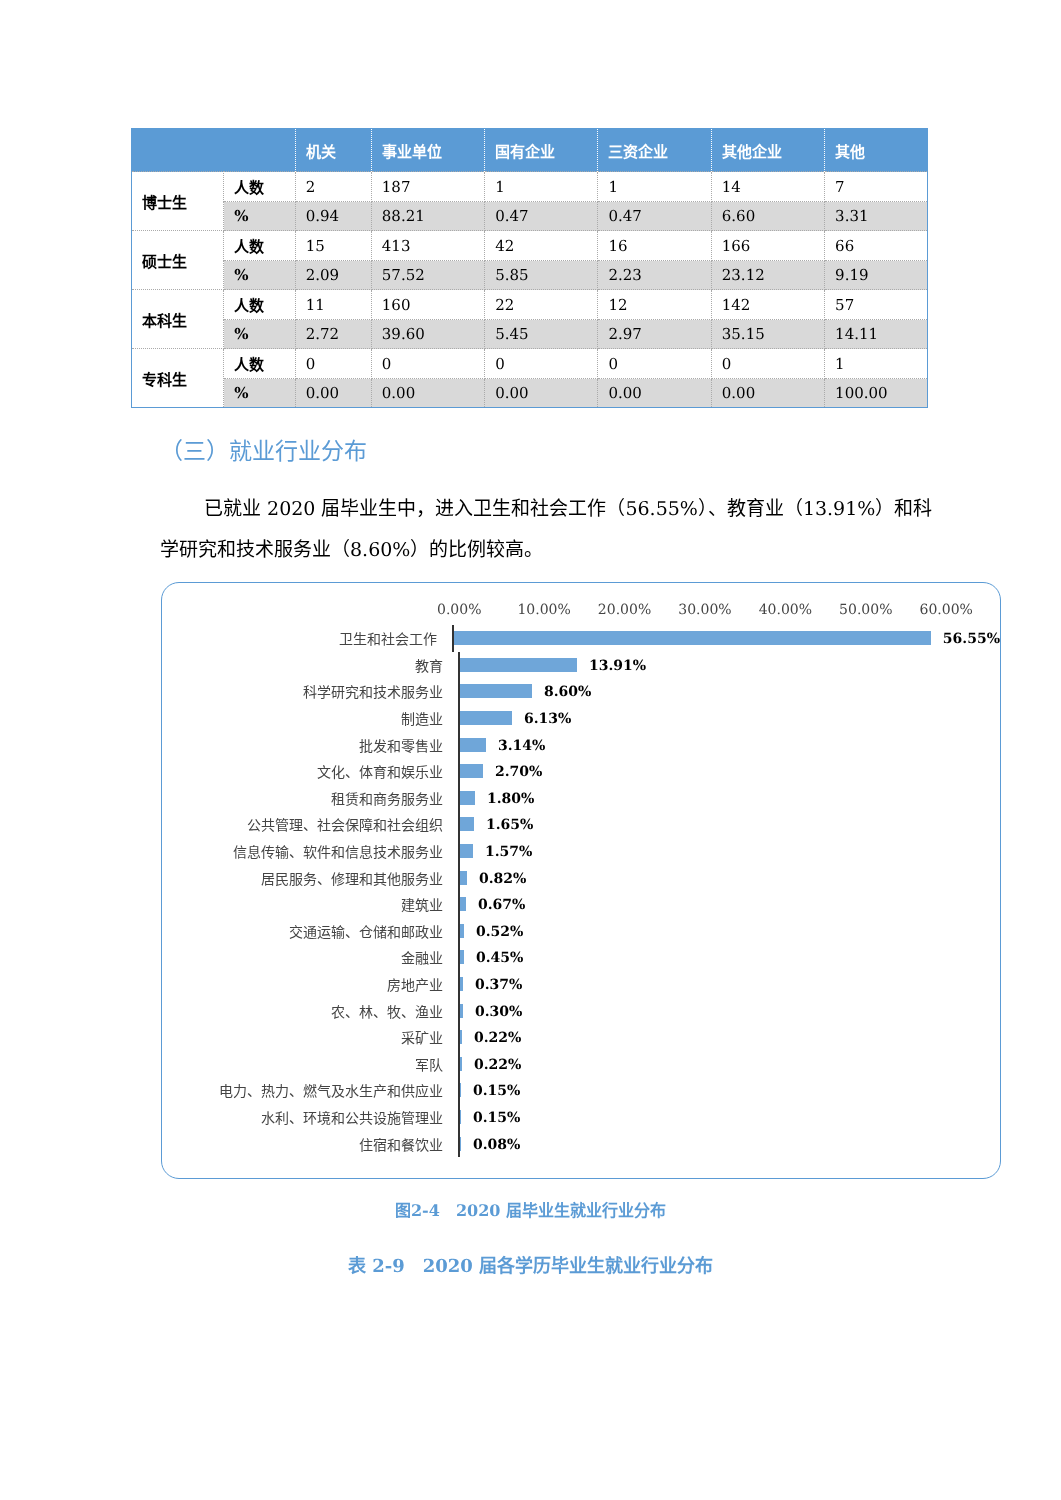| | | 机关 | 事业单位 | 国有企业 | 三资企业 | 其他企业 | 其他 |
| --- | --- | --- | --- | --- | --- | --- | --- |
| 博士生 | 人数 | 2 | 187 | 1 | 1 | 14 | 7 |
| | % | 0.94 | 88.21 | 0.47 | 0.47 | 6.60 | 3.31 |
| 硕士生 | 人数 | 15 | 413 | 42 | 16 | 166 | 66 |
| | % | 2.09 | 57.52 | 5.85 | 2.23 | 23.12 | 9.19 |
| 本科生 | 人数 | 11 | 160 | 22 | 12 | 142 | 57 |
| | % | 2.72 | 39.60 | 5.45 | 2.97 | 35.15 | 14.11 |
| 专科生 | 人数 | 0 | 0 | 0 | 0 | 0 | 1 |
| | % | 0.00 | 0.00 | 0.00 | 0.00 | 0.00 | 100.00 |
（三）就业行业分布
已就业 2020 届毕业生中，进入卫生和社会工作（56.55%）、教育业（13.91%）和科学研究和技术服务业（8.60%）的比例较高。
0.00% 10.00% 20.00% 30.00% 40.00% 50.00% 60.00%
卫生和社会工作
56.55%
教育
13.91%
科学研究和技术服务业
8.60%
制造业
6.13%
批发和零售业
3.14%
文化、体育和娱乐业
2.70%
租赁和商务服务业
1.80%
公共管理、社会保障和社会组织
1.65%
信息传输、软件和信息技术服务业
1.57%
居民服务、修理和其他服务业
0.82%
建筑业
0.67%
交通运输、仓储和邮政业
0.52%
金融业
0.45%
房地产业
0.37%
农、林、牧、渔业
0.30%
采矿业
0.22%
军队
0.22%
电力、热力、燃气及水生产和供应业
0.15%
水利、环境和公共设施管理业
0.15%
住宿和餐饮业
0.08%
图2-4　2020 届毕业生就业行业分布
表 2-9　2020 届各学历毕业生就业行业分布